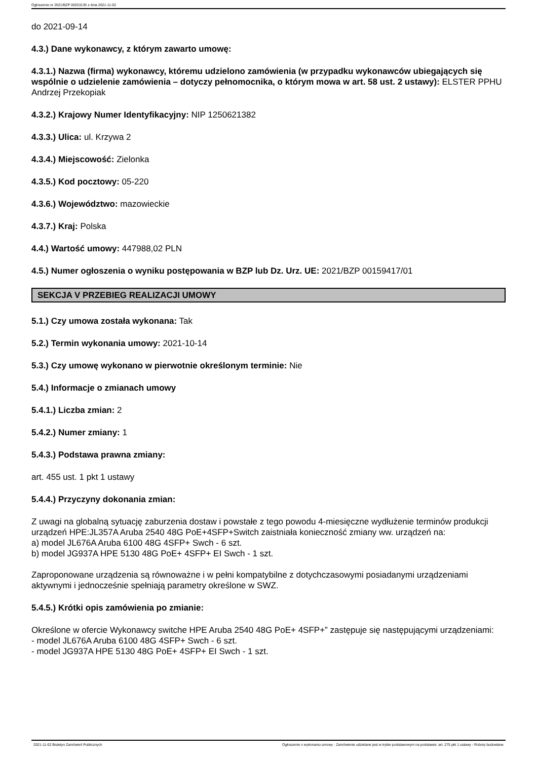Ogłoszenie nr 2021/BZP 00253135 z dnia 2021-11-02
do 2021-09-14
4.3.) Dane wykonawcy, z którym zawarto umowę:
4.3.1.) Nazwa (firma) wykonawcy, któremu udzielono zamówienia (w przypadku wykonawców ubiegających się wspólnie o udzielenie zamówienia – dotyczy pełnomocnika, o którym mowa w art. 58 ust. 2 ustawy): ELSTER PPHU Andrzej Przekopiak
4.3.2.) Krajowy Numer Identyfikacyjny: NIP 1250621382
4.3.3.) Ulica: ul. Krzywa 2
4.3.4.) Miejscowość: Zielonka
4.3.5.) Kod pocztowy: 05-220
4.3.6.) Województwo: mazowieckie
4.3.7.) Kraj: Polska
4.4.) Wartość umowy: 447988,02 PLN
4.5.) Numer ogłoszenia o wyniku postępowania w BZP lub Dz. Urz. UE: 2021/BZP 00159417/01
SEKCJA V PRZEBIEG REALIZACJI UMOWY
5.1.) Czy umowa została wykonana: Tak
5.2.) Termin wykonania umowy: 2021-10-14
5.3.) Czy umowę wykonano w pierwotnie określonym terminie: Nie
5.4.) Informacje o zmianach umowy
5.4.1.) Liczba zmian: 2
5.4.2.) Numer zmiany: 1
5.4.3.) Podstawa prawna zmiany:
art. 455 ust. 1 pkt 1 ustawy
5.4.4.) Przyczyny dokonania zmian:
Z uwagi na globalną sytuację zaburzenia dostaw i powstałe z tego powodu 4-miesięczne wydłużenie terminów produkcji urządzeń HPE:JL357A Aruba 2540 48G PoE+4SFP+Switch zaistniała konieczność zmiany ww. urządzeń na:
a) model JL676A Aruba 6100 48G 4SFP+ Swch - 6 szt.
b) model JG937A HPE 5130 48G PoE+ 4SFP+ EI Swch - 1 szt.
Zaproponowane urządzenia są równoważne i w pełni kompatybilne z dotychczasowymi posiadanymi urządzeniami aktywnymi i jednocześnie spełniają parametry określone w SWZ.
5.4.5.) Krótki opis zamówienia po zmianie:
Określone w ofercie Wykonawcy switche HPE Aruba 2540 48G PoE+ 4SFP+” zastępuje się następującymi urządzeniami:
- model JL676A Aruba 6100 48G 4SFP+ Swch - 6 szt.
- model JG937A HPE 5130 48G PoE+ 4SFP+ EI Swch - 1 szt.
2021-11-02 Biuletyn Zamówień Publicznych Ogłoszenie o wykonaniu umowy - Zamówienie udzielane jest w trybie podstawowym na podstawie: art. 275 pkt 1 ustawy - Roboty budowlane